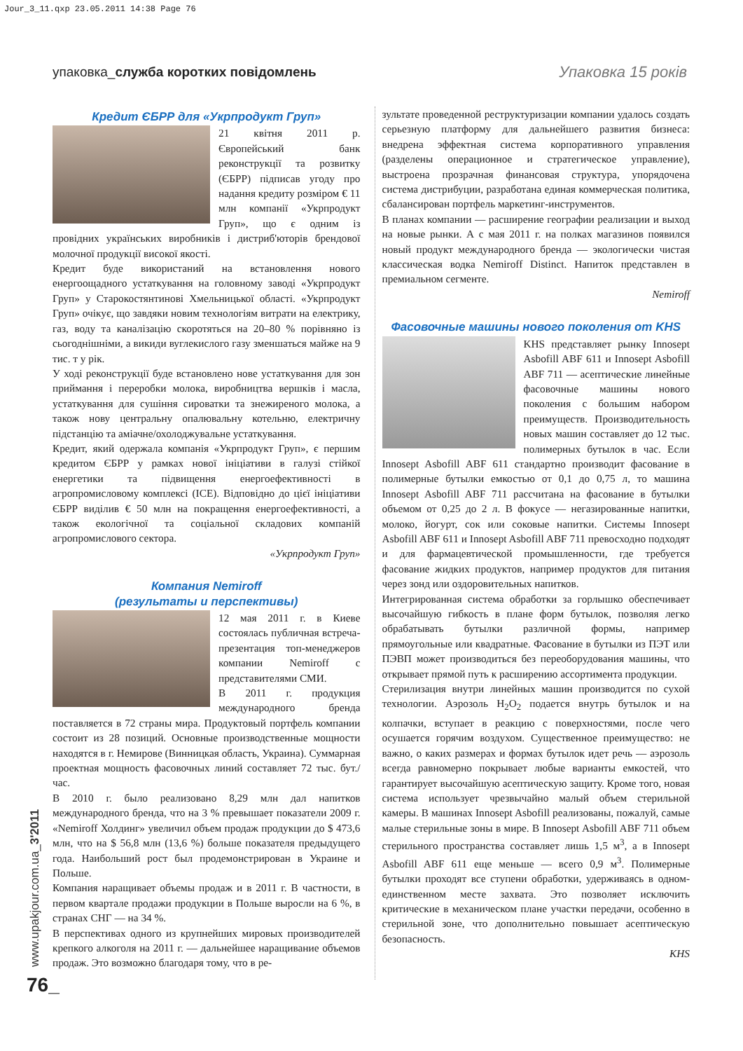Jour_3_11.qxp 23.05.2011 14:38 Page 76
упаковка_служба коротких повідомлень
Упаковка 15 років
Кредит ЄБРР для «Укрпродукт Груп»
21 квітня 2011 р. Європейський банк реконструкції та розвитку (ЄБРР) підписав угоду про надання кредиту розміром € 11 млн компанії «Укрпродукт Груп», що є одним із провідних українських виробників і дистриб'юторів брендової молочної продукції високої якості.
Кредит буде використаний на встановлення нового енергоощадного устаткування на головному заводі «Укрпродукт Груп» у Старокостянтинові Хмельницької області. «Укрпродукт Груп» очікує, що завдяки новим технологіям витрати на електрику, газ, воду та каналізацію скоротяться на 20–80 % порівняно із сьогоднішніми, а викиди вуглекислого газу зменшаться майже на 9 тис. т у рік.
У ході реконструкції буде встановлено нове устаткування для зон приймання і переробки молока, виробництва вершків і масла, устаткування для сушіння сироватки та знежиреного молока, а також нову центральну опалювальну котельню, електричну підстанцію та аміачне/охолоджувальне устаткування.
Кредит, який одержала компанія «Укрпродукт Груп», є першим кредитом ЄБРР у рамках нової ініціативи в галузі стійкої енергетики та підвищення енергоефективності в агропромисловому комплексі (ICE). Відповідно до цієї ініціативи ЄБРР виділив € 50 млн на покращення енергоефективності, а також екологічної та соціальної складових компаній агропромислового сектора.
«Укрпродукт Груп»
Компания Nemiroff
(результаты и перспективы)
12 мая 2011 г. в Киеве состоялась публичная встреча-презентация топ-менеджеров компании Nemiroff с представителями СМИ.
В 2011 г. продукция международного бренда поставляется в 72 страны мира. Продуктовый портфель компании состоит из 28 позиций. Основные производственные мощности находятся в г. Немирове (Винницкая область, Украина). Суммарная проектная мощность фасовочных линий составляет 72 тыс. бут./час.
В 2010 г. было реализовано 8,29 млн дал напитков международного бренда, что на 3 % превышает показатели 2009 г. «Nemiroff Холдинг» увеличил объем продаж продукции до $ 473,6 млн, что на $ 56,8 млн (13,6 %) больше показателя предыдущего года. Наибольший рост был продемонстрирован в Украине и Польше.
Компания наращивает объемы продаж и в 2011 г. В частности, в первом квартале продажи продукции в Польше выросли на 6 %, в странах СНГ — на 34 %.
В перспективах одного из крупнейших мировых производителей крепкого алкоголя на 2011 г. — дальнейшее наращивание объемов продаж. Это возможно благодаря тому, что в ре-
зультате проведенной реструктуризации компании удалось создать серьезную платформу для дальнейшего развития бизнеса: внедрена эффектная система корпоративного управления (разделены операционное и стратегическое управление), выстроена прозрачная финансовая структура, упорядочена система дистрибуции, разработана единая коммерческая политика, сбалансирован портфель маркетинг-инструментов.
В планах компании — расширение географии реализации и выход на новые рынки. А с мая 2011 г. на полках магазинов появился новый продукт международного бренда — экологически чистая классическая водка Nemiroff Distinct. Напиток представлен в премиальном сегменте.
Nemiroff
Фасовочные машины нового поколения от KHS
KHS представляет рынку Innosept Asbofill ABF 611 и Innosept Asbofill ABF 711 — асептические линейные фасовочные машины нового поколения с большим набором преимуществ. Производительность новых машин составляет до 12 тыс. полимерных бутылок в час. Если Innosept Asbofill ABF 611 стандартно производит фасование в полимерные бутылки емкостью от 0,1 до 0,75 л, то машина Innosept Asbofill ABF 711 рассчитана на фасование в бутылки объемом от 0,25 до 2 л. В фокусе — негазированные напитки, молоко, йогурт, сок или соковые напитки. Системы Innosept Asbofill ABF 611 и Innosept Asbofill ABF 711 превосходно подходят и для фармацевтической промышленности, где требуется фасование жидких продуктов, например продуктов для питания через зонд или оздоровительных напитков.
Интегрированная система обработки за горлышко обеспечивает высочайшую гибкость в плане форм бутылок, позволяя легко обрабатывать бутылки различной формы, например прямоугольные или квадратные. Фасование в бутылки из ПЭТ или ПЭВП может производиться без переоборудования машины, что открывает прямой путь к расширению ассортимента продукции.
Стерилизация внутри линейных машин производится по сухой технологии. Аэрозоль H<sub>2</sub>O<sub>2</sub> подается внутрь бутылок и на колпачки, вступает в реакцию с поверхностями, после чего осушается горячим воздухом. Существенное преимущество: не важно, о каких размерах и формах бутылок идет речь — аэрозоль всегда равномерно покрывает любые варианты емкостей, что гарантирует высочайшую асептическую защиту. Кроме того, новая система использует чрезвычайно малый объем стерильной камеры. В машинах Innosept Asbofill реализованы, пожалуй, самые малые стерильные зоны в мире. В Innosept Asbofill ABF 711 объем стерильного пространства составляет лишь 1,5 м<sup>3</sup>, а в Innosept Asbofill ABF 611 еще меньше — всего 0,9 м<sup>3</sup>. Полимерные бутылки проходят все ступени обработки, удерживаясь в одном-единственном месте захвата. Это позволяет исключить критические в механическом плане участки передачи, особенно в стерильной зоне, что дополнительно повышает асептическую безопасность.
KHS
www.upakjour.com.ua_3'2011
76_